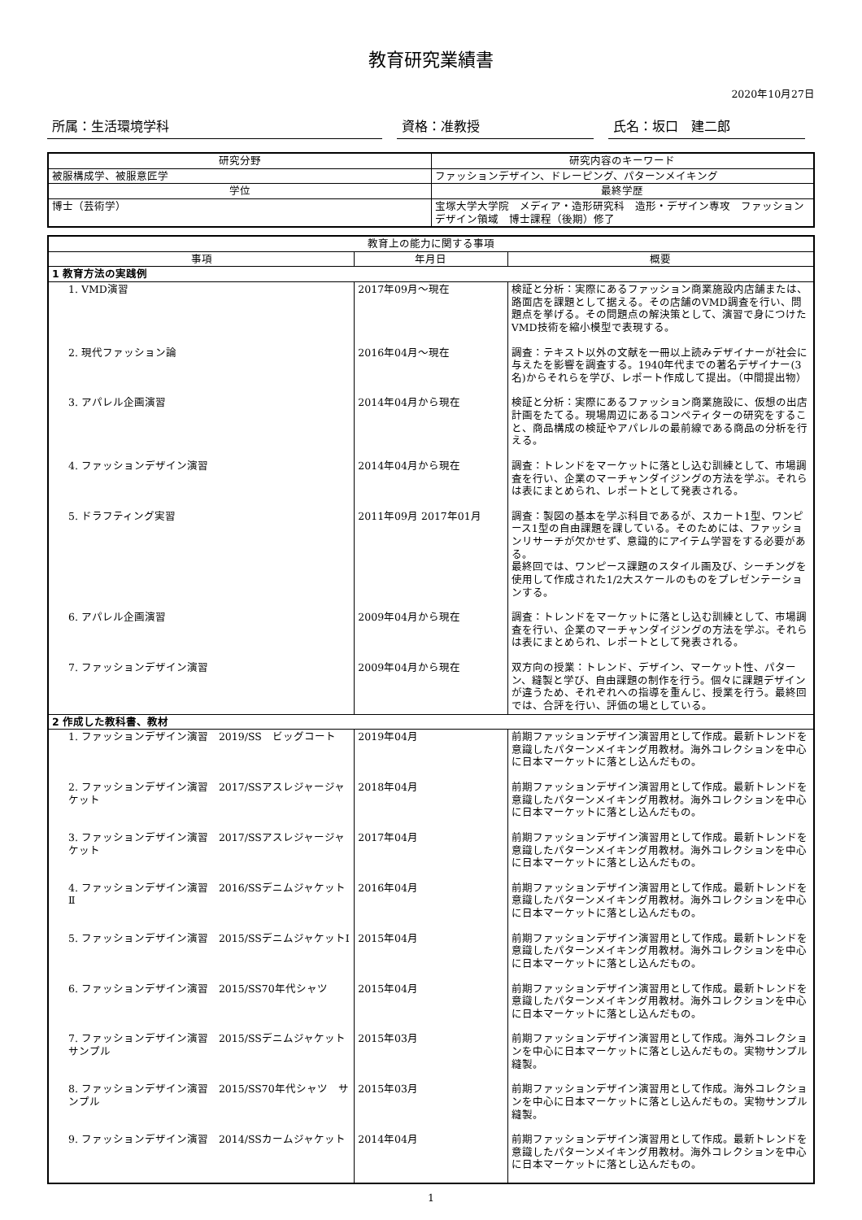教育研究業績書
2020年10月27日
所属：生活環境学科 資格：准教授 氏名：坂口　建二郎
| 研究分野 | 研究内容のキーワード |
| --- | --- |
| 被服構成学、被服意匠学 | ファッションデザイン、ドレーピング、パターンメイキング |
| 学位 | 最終学歴 |
| 博士（芸術学） | 宝塚大学大学院 メディア・造形研究科 造形・デザイン専攻 ファッションデザイン領域 博士課程（後期）修了 |
| 教育上の能力に関する事項 | | |
| --- | --- | --- |
| 事項 | 年月日 | 概要 |
| 1 教育方法の実践例 | | |
| 1. VMD演習 | 2017年09月～現在 | 検証と分析：実際にあるファッション商業施設内店舗または、路面店を課題として据える。その店舗のVMD調査を行い、問題点を挙げる。その問題点の解決策として、演習で身につけたVMD技術を縮小模型で表現する。 |
| 2. 現代ファッション論 | 2016年04月～現在 | 調査：テキスト以外の文献を一冊以上読みデザイナーが社会に与えたを影響を調査する。1940年代までの著名デザイナー(3名)からそれらを学び、レポート作成して提出。（中間提出物） |
| 3. アパレル企画演習 | 2014年04月から現在 | 検証と分析：実際にあるファッション商業施設に、仮想の出店計画をたてる。現場周辺にあるコンペティターの研究をすること、商品構成の検証やアパレルの最前線である商品の分析を行える。 |
| 4. ファッションデザイン演習 | 2014年04月から現在 | 調査：トレンドをマーケットに落とし込む訓練として、市場調査を行い、企業のマーチャンダイジングの方法を学ぶ。それらは表にまとめられ、レポートとして発表される。 |
| 5. ドラフティング実習 | 2011年09月 2017年01月 | 調査：製図の基本を学ぶ科目であるが、スカート1型、ワンピース1型の自由課題を課している。そのためには、ファッションリサーチが欠かせず、意識的にアイテム学習をする必要がある。 最終回では、ワンピース課題のスタイル画及び、シーチングを使用して作成された1/2大スケールのものをプレゼンテーションする。 |
| 6. アパレル企画演習 | 2009年04月から現在 | 調査：トレンドをマーケットに落とし込む訓練として、市場調査を行い、企業のマーチャンダイジングの方法を学ぶ。それらは表にまとめられ、レポートとして発表される。 |
| 7. ファッションデザイン演習 | 2009年04月から現在 | 双方向の授業：トレンド、デザイン、マーケット性、パターン、縫製と学び、自由課題の制作を行う。個々に課題デザインが違うため、それぞれへの指導を重んじ、授業を行う。最終回では、合評を行い、評価の場としている。 |
| 2 作成した教科書、教材 | | |
| 1. ファッションデザイン演習 2019/SS ビッグコート | 2019年04月 | 前期ファッションデザイン演習用として作成。最新トレンドを意識したパターンメイキング用教材。海外コレクションを中心に日本マーケットに落とし込んだもの。 |
| 2. ファッションデザイン演習 2017/SSアスレジャージャケット | 2018年04月 | 前期ファッションデザイン演習用として作成。最新トレンドを意識したパターンメイキング用教材。海外コレクションを中心に日本マーケットに落とし込んだもの。 |
| 3. ファッションデザイン演習 2017/SSアスレジャージャケット | 2017年04月 | 前期ファッションデザイン演習用として作成。最新トレンドを意識したパターンメイキング用教材。海外コレクションを中心に日本マーケットに落とし込んだもの。 |
| 4. ファッションデザイン演習 2016/SSデニムジャケットⅡ | 2016年04月 | 前期ファッションデザイン演習用として作成。最新トレンドを意識したパターンメイキング用教材。海外コレクションを中心に日本マーケットに落とし込んだもの。 |
| 5. ファッションデザイン演習 2015/SSデニムジャケットⅠ | 2015年04月 | 前期ファッションデザイン演習用として作成。最新トレンドを意識したパターンメイキング用教材。海外コレクションを中心に日本マーケットに落とし込んだもの。 |
| 6. ファッションデザイン演習 2015/SS70年代シャツ | 2015年04月 | 前期ファッションデザイン演習用として作成。最新トレンドを意識したパターンメイキング用教材。海外コレクションを中心に日本マーケットに落とし込んだもの。 |
| 7. ファッションデザイン演習 2015/SSデニムジャケット サンプル | 2015年03月 | 前期ファッションデザイン演習用として作成。海外コレクションを中心に日本マーケットに落とし込んだもの。実物サンプル縫製。 |
| 8. ファッションデザイン演習 2015/SS70年代シャツ サンプル | 2015年03月 | 前期ファッションデザイン演習用として作成。海外コレクションを中心に日本マーケットに落とし込んだもの。実物サンプル縫製。 |
| 9. ファッションデザイン演習 2014/SSカームジャケット | 2014年04月 | 前期ファッションデザイン演習用として作成。最新トレンドを意識したパターンメイキング用教材。海外コレクションを中心に日本マーケットに落とし込んだもの。 |
1